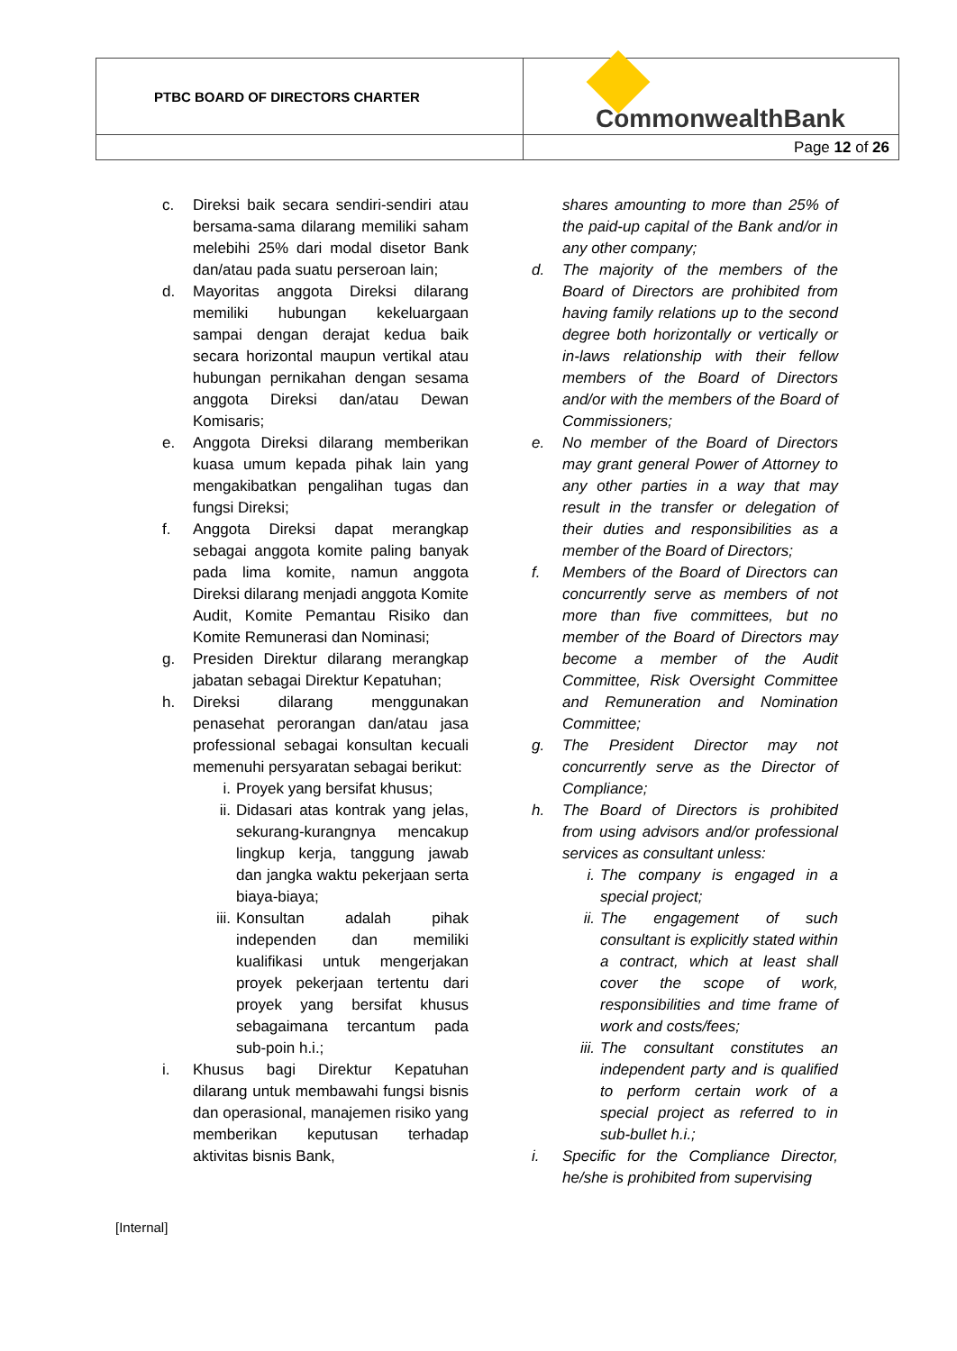| PTBC BOARD OF DIRECTORS CHARTER | CommonwealthBank |
| | Page 12 of 26 |
c. Direksi baik secara sendiri-sendiri atau bersama-sama dilarang memiliki saham melebihi 25% dari modal disetor Bank dan/atau pada suatu perseroan lain;
d. Mayoritas anggota Direksi dilarang memiliki hubungan kekeluargaan sampai dengan derajat kedua baik secara horizontal maupun vertikal atau hubungan pernikahan dengan sesama anggota Direksi dan/atau Dewan Komisaris;
e. Anggota Direksi dilarang memberikan kuasa umum kepada pihak lain yang mengakibatkan pengalihan tugas dan fungsi Direksi;
f. Anggota Direksi dapat merangkap sebagai anggota komite paling banyak pada lima komite, namun anggota Direksi dilarang menjadi anggota Komite Audit, Komite Pemantau Risiko dan Komite Remunerasi dan Nominasi;
g. Presiden Direktur dilarang merangkap jabatan sebagai Direktur Kepatuhan;
h. Direksi dilarang menggunakan penasehat perorangan dan/atau jasa professional sebagai konsultan kecuali memenuhi persyaratan sebagai berikut:
i. Proyek yang bersifat khusus;
ii. Didasari atas kontrak yang jelas, sekurang-kurangnya mencakup lingkup kerja, tanggung jawab dan jangka waktu pekerjaan serta biaya-biaya;
iii. Konsultan adalah pihak independen dan memiliki kualifikasi untuk mengerjakan proyek pekerjaan tertentu dari proyek yang bersifat khusus sebagaimana tercantum pada sub-poin h.i.;
i. Khusus bagi Direktur Kepatuhan dilarang untuk membawahi fungsi bisnis dan operasional, manajemen risiko yang memberikan keputusan terhadap aktivitas bisnis Bank,
shares amounting to more than 25% of the paid-up capital of the Bank and/or in any other company;
d. The majority of the members of the Board of Directors are prohibited from having family relations up to the second degree both horizontally or vertically or in-laws relationship with their fellow members of the Board of Directors and/or with the members of the Board of Commissioners;
e. No member of the Board of Directors may grant general Power of Attorney to any other parties in a way that may result in the transfer or delegation of their duties and responsibilities as a member of the Board of Directors;
f. Members of the Board of Directors can concurrently serve as members of not more than five committees, but no member of the Board of Directors may become a member of the Audit Committee, Risk Oversight Committee and Remuneration and Nomination Committee;
g. The President Director may not concurrently serve as the Director of Compliance;
h. The Board of Directors is prohibited from using advisors and/or professional services as consultant unless:
i. The company is engaged in a special project;
ii. The engagement of such consultant is explicitly stated within a contract, which at least shall cover the scope of work, responsibilities and time frame of work and costs/fees;
iii. The consultant constitutes an independent party and is qualified to perform certain work of a special project as referred to in sub-bullet h.i.;
i. Specific for the Compliance Director, he/she is prohibited from supervising
[Internal]